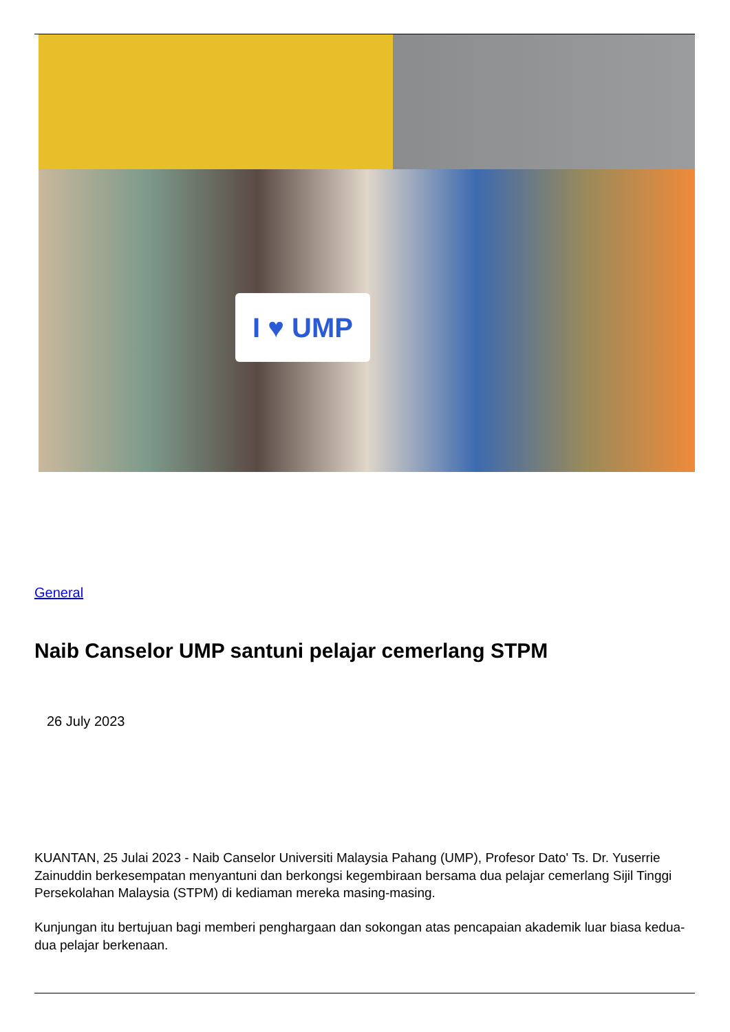I ♥ UMP
General
Naib Canselor UMP santuni pelajar cemerlang STPM
26 July 2023
KUANTAN, 25 Julai 2023 - Naib Canselor Universiti Malaysia Pahang (UMP), Profesor Dato' Ts. Dr. Yuserrie Zainuddin berkesempatan menyantuni dan berkongsi kegembiraan bersama dua pelajar cemerlang Sijil Tinggi Persekolahan Malaysia (STPM) di kediaman mereka masing-masing.
Kunjungan itu bertujuan bagi memberi penghargaan dan sokongan atas pencapaian akademik luar biasa kedua-dua pelajar berkenaan.